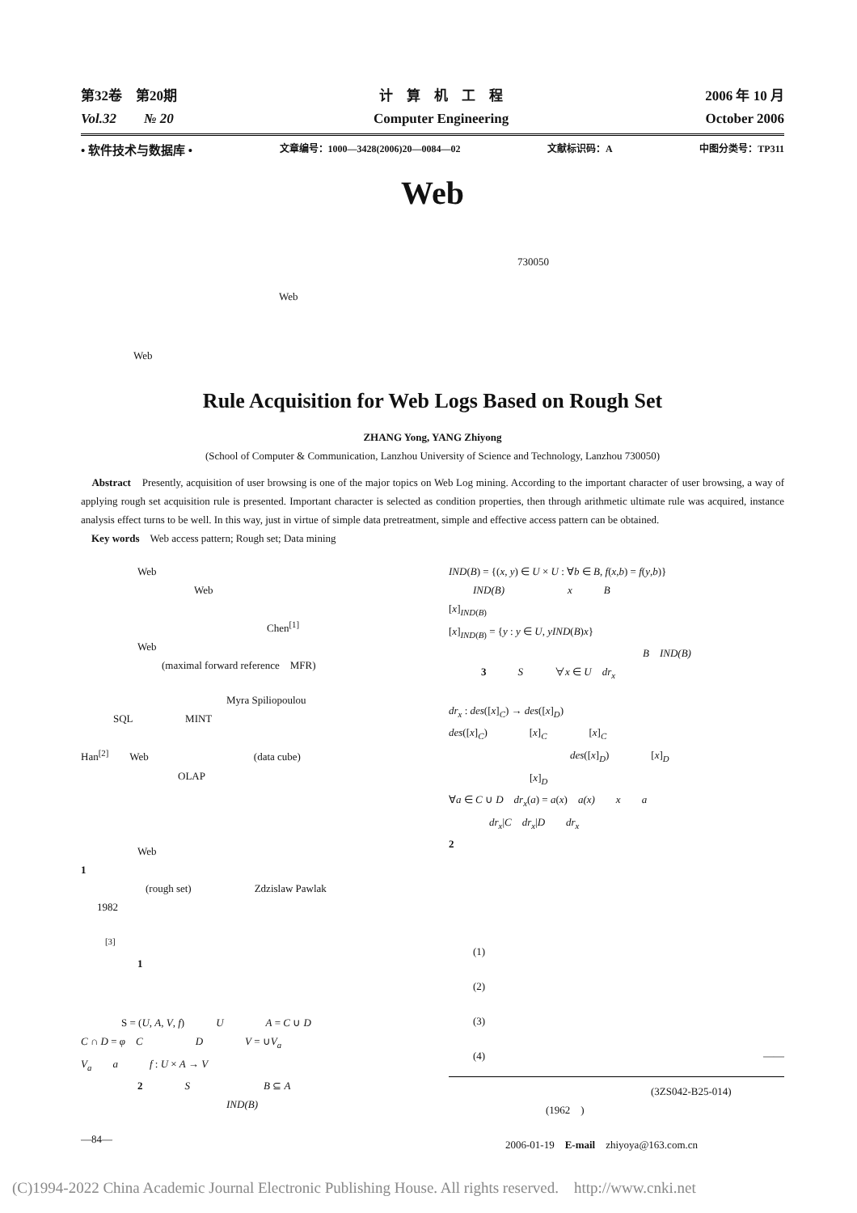第32卷　第20期
Vol.32　　№ 20
计　算　机　工　程
Computer Engineering
2006 年 10 月
October 2006
• 软件技术与数据库 • 文章编号：1000—3428(2006)20—0084—02 文献标识码：A 中图分类号：TP311
Web
730050
Web
Web
Rule Acquisition for Web Logs Based on Rough Set
ZHANG Yong, YANG Zhiyong
(School of Computer & Communication, Lanzhou University of Science and Technology, Lanzhou 730050)
　Abstract　Presently, acquisition of user browsing is one of the major topics on Web Log mining. According to the important character of user browsing, a way of applying rough set acquisition rule is presented. Important character is selected as condition properties, then through arithmetic ultimate rule was acquired, instance analysis effect turns to be well. In this way, just in virtue of simple data pretreatment, simple and effective access pattern can be obtained.
　Key words　Web access pattern; Rough set; Data mining
Web
Web
Chen<sup>[1]</sup>
Web
(maximal forward reference　MFR)
Myra Spiliopoulou
SQL　　　　　MINT
Han<sup>[2]</sup>　　Web　　　　　　　　　　(data cube)
OLAP
Web
1
(rough set)　　　　　　Zdzislaw Pawlak
1982
<sup>[3]</sup>
1
S = (U, A, V, f)　　　U　　　　A = C ∪ D
C ∩ D = φ　C　　　　　D　　　　V = ∪V<sub>a</sub>
V<sub>a</sub>　　a　　　f : U × A → V
2　　　　S　　　　　　　B ⊆ A
IND(B)
—84—
IND(B) = {(x, y) ∈ U × U : ∀b ∈ B, f(x,b) = f(y,b)}
IND(B)　　　　　　x　　　B
[x]<sub>IND(B)</sub>
[x]<sub>IND(B)</sub> = {y : y ∈ U, yIND(B)x}
B　IND(B)
3　　　S　　　∀x ∈ U　dr<sub>x</sub>
dr<sub>x</sub> : des([x]<sub>C</sub>) → des([x]<sub>D</sub>)
des([x]<sub>C</sub>)　　　　[x]<sub>C</sub>　　　　[x]<sub>C</sub>
des([x]<sub>D</sub>)　　　　[x]<sub>D</sub>
[x]<sub>D</sub>
∀a ∈ C ∪ D　dr<sub>x</sub>(a) = a(x)　a(x)　　x　　a
dr<sub>x</sub>|C　dr<sub>x</sub>|D　　dr<sub>x</sub>
2
(1)
(2)
(3)
(4) ——
(3ZS042-B25-014)
(1962　)
2006-01-19　E-mail　zhiyoya@163.com.cn
(C)1994-2022 China Academic Journal Electronic Publishing House. All rights reserved.　http://www.cnki.net